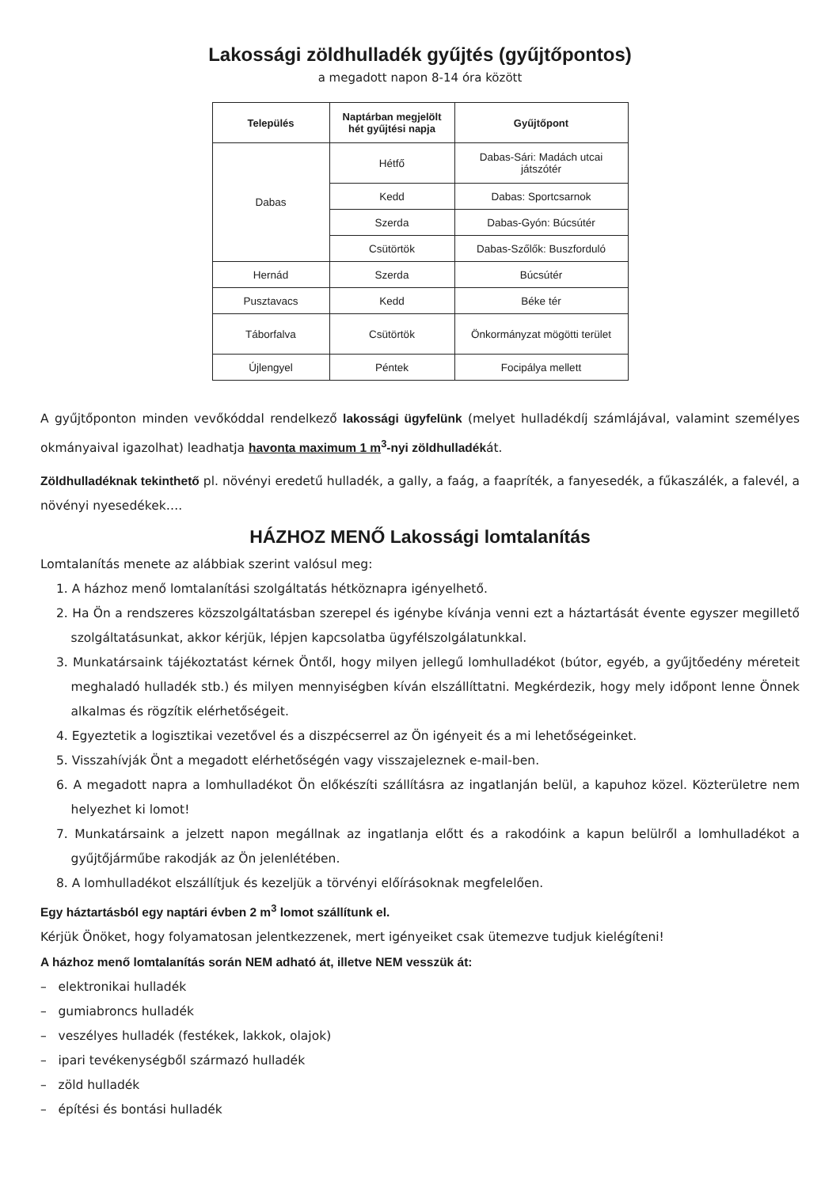Lakossági zöldhulladék gyűjtés (gyűjtőpontos)
a megadott napon 8-14 óra között
| Település | Naptárban megjelölt hét gyűjtési napja | Gyűjtőpont |
| --- | --- | --- |
| Dabas | Hétfő | Dabas-Sári: Madách utcai játszótér |
| | Kedd | Dabas: Sportcsarnok |
| | Szerda | Dabas-Gyón: Búcsútér |
| | Csütörtök | Dabas-Szőlők: Buszforduló |
| Hernád | Szerda | Búcsútér |
| Pusztavacs | Kedd | Béke tér |
| Táborfalva | Csütörtök | Önkormányzat mögötti terület |
| Újlengyel | Péntek | Focipálya mellett |
A gyűjtőponton minden vevőkóddal rendelkező lakossági ügyfelünk (melyet hulladékdíj számlájával, valamint személyes okmányaival igazolhat) leadhatja havonta maximum 1 m<sup>3</sup>-nyi zöldhulladékát.
Zöldhulladéknak tekinthető pl. növényi eredetű hulladék, a gally, a faág, a faapríték, a fanyesedék, a fűkaszálék, a falevél, a növényi nyesedékek….
HÁZHOZ MENŐ Lakossági lomtalanítás
Lomtalanítás menete az alábbiak szerint valósul meg:
1. A házhoz menő lomtalanítási szolgáltatás hétköznapra igényelhető.
2. Ha Ön a rendszeres közszolgáltatásban szerepel és igénybe kívánja venni ezt a háztartását évente egyszer megillető szolgáltatásunkat, akkor kérjük, lépjen kapcsolatba ügyfélszolgálatunkkal.
3. Munkatársaink tájékoztatást kérnek Öntől, hogy milyen jellegű lomhulladékot (bútor, egyéb, a gyűjtőedény méreteit meghaladó hulladék stb.) és milyen mennyiségben kíván elszállíttatni. Megkérdezik, hogy mely időpont lenne Önnek alkalmas és rögzítik elérhetőségeit.
4. Egyeztetik a logisztikai vezetővel és a diszpécserrel az Ön igényeit és a mi lehetőségeinket.
5. Visszahívják Önt a megadott elérhetőségén vagy visszajeleznek e-mail-ben.
6. A megadott napra a lomhulladékot Ön előkészíti szállításra az ingatlanján belül, a kapuhoz közel. Közterületre nem helyezhet ki lomot!
7. Munkatársaink a jelzett napon megállnak az ingatlanja előtt és a rakodóink a kapun belülről a lomhulladékot a gyűjtőjárműbe rakodják az Ön jelenlétében.
8. A lomhulladékot elszállítjuk és kezeljük a törvényi előírásoknak megfelelően.
Egy háztartásból egy naptári évben 2 m<sup>3</sup> lomot szállítunk el.
Kérjük Önöket, hogy folyamatosan jelentkezzenek, mert igényeiket csak ütemezve tudjuk kielégíteni!
A házhoz menő lomtalanítás során NEM adható át, illetve NEM vesszük át:
– elektronikai hulladék
– gumiabroncs hulladék
– veszélyes hulladék (festékek, lakkok, olajok)
– ipari tevékenységből származó hulladék
– zöld hulladék
– építési és bontási hulladék